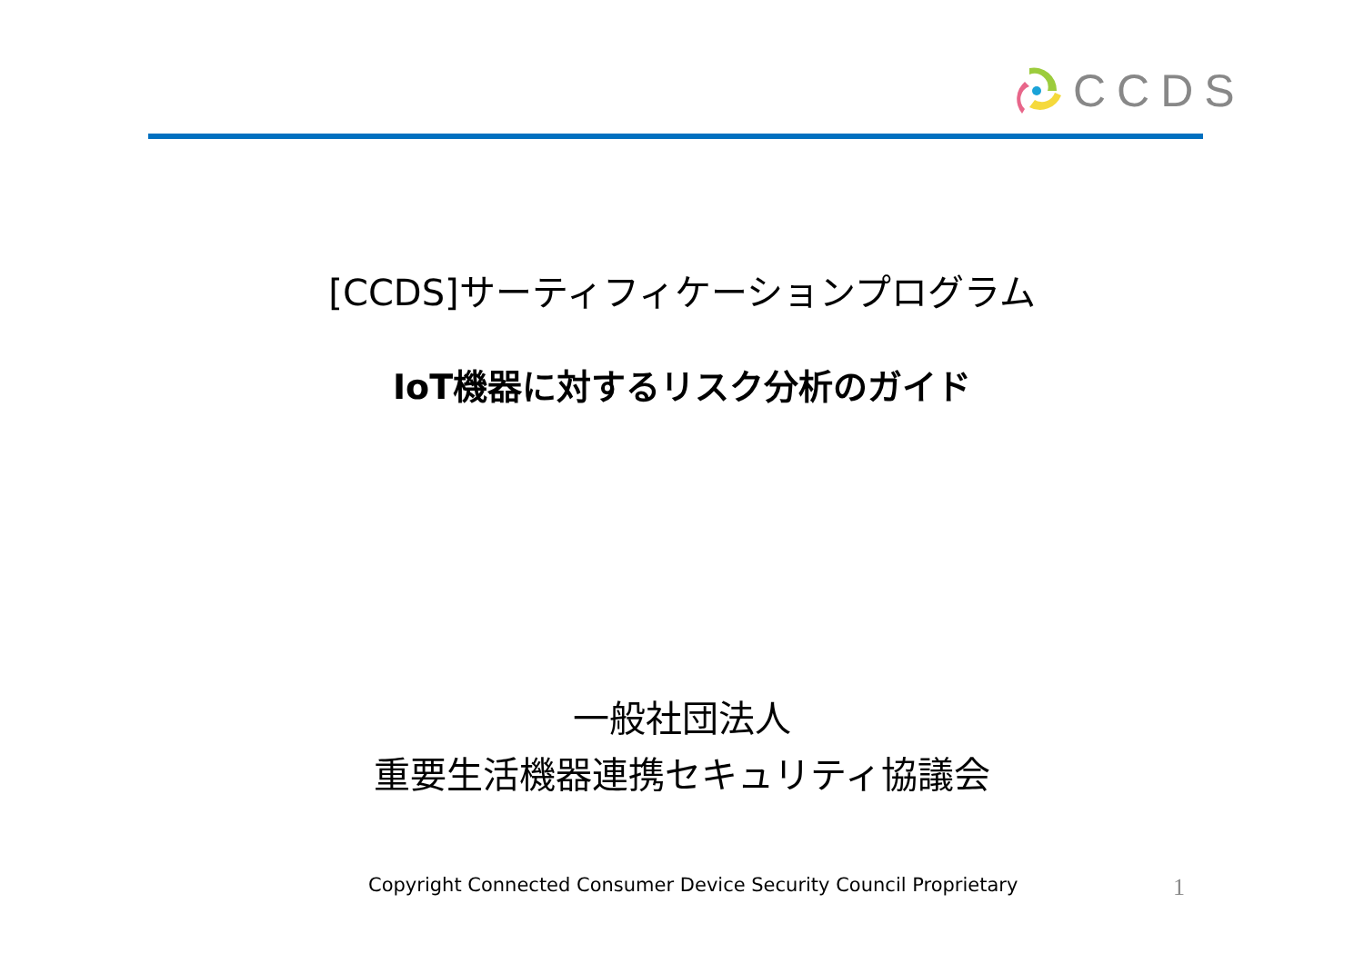CCDS
[CCDS]サーティフィケーションプログラム
IoT機器に対するリスク分析のガイド
一般社団法人
重要生活機器連携セキュリティ協議会
Copyright Connected Consumer Device Security Council Proprietary 1